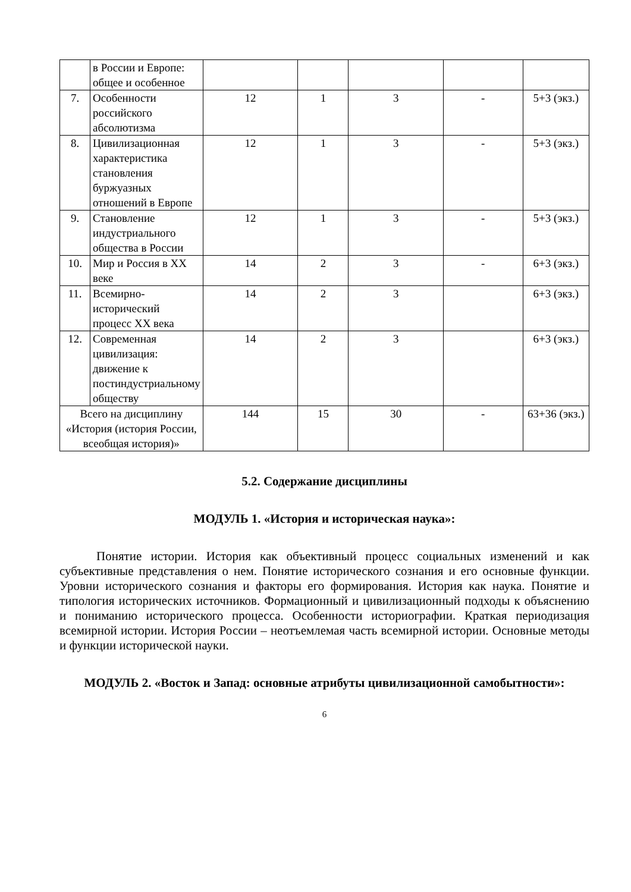| | в России и Европе: общее и особенное | | | | | |
| 7. | Особенности российского абсолютизма | 12 | 1 | 3 | - | 5+3 (экз.) |
| 8. | Цивилизационная характеристика становления буржуазных отношений в Европе | 12 | 1 | 3 | - | 5+3 (экз.) |
| 9. | Становление индустриального общества в России | 12 | 1 | 3 | - | 5+3 (экз.) |
| 10. | Мир и Россия в XX веке | 14 | 2 | 3 | - | 6+3 (экз.) |
| 11. | Всемирно-исторический процесс XX века | 14 | 2 | 3 | | 6+3 (экз.) |
| 12. | Современная цивилизация: движение к постиндустриальному обществу | 14 | 2 | 3 | | 6+3 (экз.) |
| Всего на дисциплину «История (история России, всеобщая история)» | | 144 | 15 | 30 | - | 63+36 (экз.) |
5.2. Содержание дисциплины
МОДУЛЬ 1. «История и историческая наука»:
Понятие истории. История как объективный процесс социальных изменений и как субъективные представления о нем. Понятие исторического сознания и его основные функции. Уровни исторического сознания и факторы его формирования. История как наука. Понятие и типология исторических источников. Формационный и цивилизационный подходы к объяснению и пониманию исторического процесса. Особенности историографии. Краткая периодизация всемирной истории. История России – неотъемлемая часть всемирной истории. Основные методы и функции исторической науки.
МОДУЛЬ 2. «Восток и Запад: основные атрибуты цивилизационной самобытности»:
6